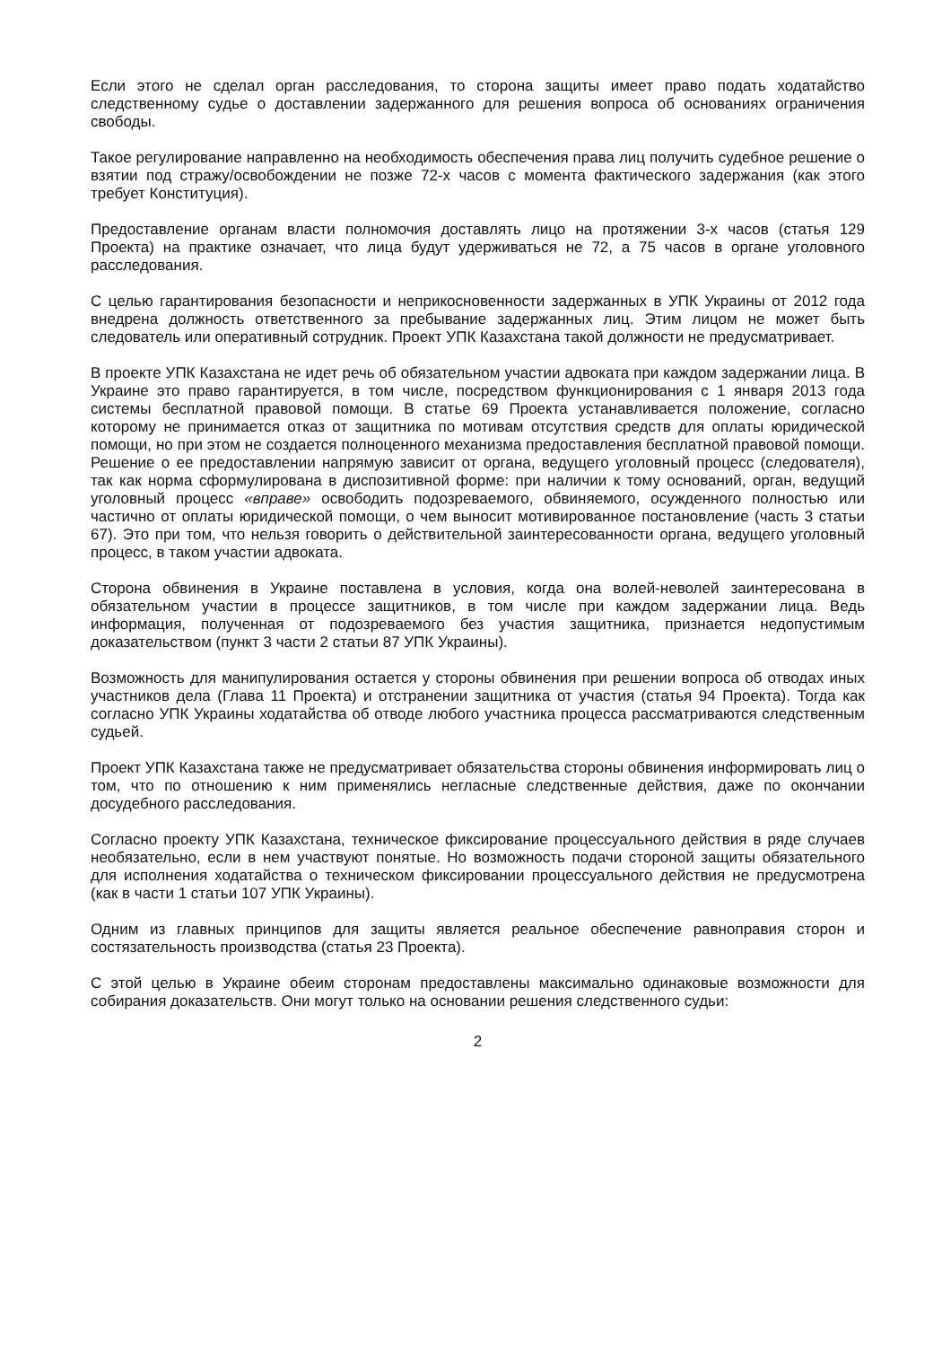Если этого не сделал орган расследования, то сторона защиты имеет право подать ходатайство следственному судье о доставлении задержанного для решения вопроса об основаниях ограничения свободы.
Такое регулирование направленно на необходимость обеспечения права лиц получить судебное решение о взятии под стражу/освобождении не позже 72-х часов с момента фактического задержания (как этого требует Конституция).
Предоставление органам власти полномочия доставлять лицо на протяжении 3-х часов (статья 129 Проекта) на практике означает, что лица будут удерживаться не 72, а 75 часов в органе уголовного расследования.
С целью гарантирования безопасности и неприкосновенности задержанных в УПК Украины от 2012 года внедрена должность ответственного за пребывание задержанных лиц. Этим лицом не может быть следователь или оперативный сотрудник. Проект УПК Казахстана такой должности не предусматривает.
В проекте УПК Казахстана не идет речь об обязательном участии адвоката при каждом задержании лица. В Украине это право гарантируется, в том числе, посредством функционирования с 1 января 2013 года системы бесплатной правовой помощи. В статье 69 Проекта устанавливается положение, согласно которому не принимается отказ от защитника по мотивам отсутствия средств для оплаты юридической помощи, но при этом не создается полноценного механизма предоставления бесплатной правовой помощи. Решение о ее предоставлении напрямую зависит от органа, ведущего уголовный процесс (следователя), так как норма сформулирована в диспозитивной форме: при наличии к тому оснований, орган, ведущий уголовный процесс «вправе» освободить подозреваемого, обвиняемого, осужденного полностью или частично от оплаты юридической помощи, о чем выносит мотивированное постановление (часть 3 статьи 67). Это при том, что нельзя говорить о действительной заинтересованности органа, ведущего уголовный процесс, в таком участии адвоката.
Сторона обвинения в Украине поставлена в условия, когда она волей-неволей заинтересована в обязательном участии в процессе защитников, в том числе при каждом задержании лица. Ведь информация, полученная от подозреваемого без участия защитника, признается недопустимым доказательством (пункт 3 части 2 статьи 87 УПК Украины).
Возможность для манипулирования остается у стороны обвинения при решении вопроса об отводах иных участников дела (Глава 11 Проекта) и отстранении защитника от участия (статья 94 Проекта). Тогда как согласно УПК Украины ходатайства об отводе любого участника процесса рассматриваются следственным судьей.
Проект УПК Казахстана также не предусматривает обязательства стороны обвинения информировать лиц о том, что по отношению к ним применялись негласные следственные действия, даже по окончании досудебного расследования.
Согласно проекту УПК Казахстана, техническое фиксирование процессуального действия в ряде случаев необязательно, если в нем участвуют понятые. Но возможность подачи стороной защиты обязательного для исполнения ходатайства о техническом фиксировании процессуального действия не предусмотрена (как в части 1 статьи 107 УПК Украины).
Одним из главных принципов для защиты является реальное обеспечение равноправия сторон и состязательность производства (статья 23 Проекта).
С этой целью в Украине обеим сторонам предоставлены максимально одинаковые возможности для собирания доказательств. Они могут только на основании решения следственного судьи:
2